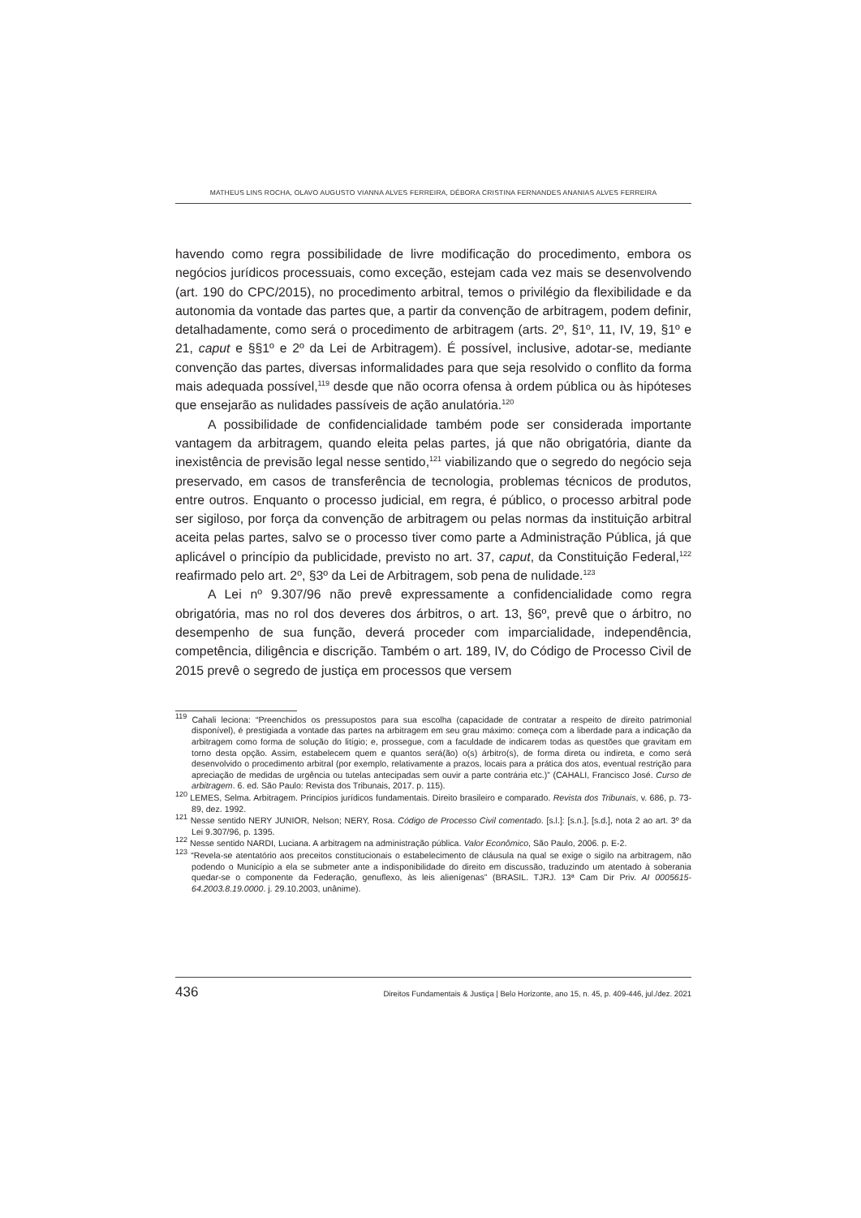MATHEUS LINS ROCHA, OLAVO AUGUSTO VIANNA ALVES FERREIRA, DÉBORA CRISTINA FERNANDES ANANIAS ALVES FERREIRA
havendo como regra possibilidade de livre modificação do procedimento, embora os negócios jurídicos processuais, como exceção, estejam cada vez mais se desenvolvendo (art. 190 do CPC/2015), no procedimento arbitral, temos o privilégio da flexibilidade e da autonomia da vontade das partes que, a partir da convenção de arbitragem, podem definir, detalhadamente, como será o procedimento de arbitragem (arts. 2º, §1º, 11, IV, 19, §1º e 21, caput e §§1º e 2º da Lei de Arbitragem). É possível, inclusive, adotar-se, mediante convenção das partes, diversas informalidades para que seja resolvido o conflito da forma mais adequada possível,<sup>119</sup> desde que não ocorra ofensa à ordem pública ou às hipóteses que ensejarão as nulidades passíveis de ação anulatória.<sup>120</sup>
A possibilidade de confidencialidade também pode ser considerada importante vantagem da arbitragem, quando eleita pelas partes, já que não obrigatória, diante da inexistência de previsão legal nesse sentido,<sup>121</sup> viabilizando que o segredo do negócio seja preservado, em casos de transferência de tecnologia, problemas técnicos de produtos, entre outros. Enquanto o processo judicial, em regra, é público, o processo arbitral pode ser sigiloso, por força da convenção de arbitragem ou pelas normas da instituição arbitral aceita pelas partes, salvo se o processo tiver como parte a Administração Pública, já que aplicável o princípio da publicidade, previsto no art. 37, caput, da Constituição Federal,<sup>122</sup> reafirmado pelo art. 2º, §3º da Lei de Arbitragem, sob pena de nulidade.<sup>123</sup>
A Lei nº 9.307/96 não prevê expressamente a confidencialidade como regra obrigatória, mas no rol dos deveres dos árbitros, o art. 13, §6º, prevê que o árbitro, no desempenho de sua função, deverá proceder com imparcialidade, independência, competência, diligência e discrição. Também o art. 189, IV, do Código de Processo Civil de 2015 prevê o segredo de justiça em processos que versem
<sup>119</sup> Cahali leciona: “Preenchidos os pressupostos para sua escolha (capacidade de contratar a respeito de direito patrimonial disponível), é prestigiada a vontade das partes na arbitragem em seu grau máximo: começa com a liberdade para a indicação da arbitragem como forma de solução do litígio; e, prossegue, com a faculdade de indicarem todas as questões que gravitam em torno desta opção. Assim, estabelecem quem e quantos será(ão) o(s) árbitro(s), de forma direta ou indireta, e como será desenvolvido o procedimento arbitral (por exemplo, relativamente a prazos, locais para a prática dos atos, eventual restrição para apreciação de medidas de urgência ou tutelas antecipadas sem ouvir a parte contrária etc.)” (CAHALI, Francisco José. Curso de arbitragem. 6. ed. São Paulo: Revista dos Tribunais, 2017. p. 115).
<sup>120</sup> LEMES, Selma. Arbitragem. Princípios jurídicos fundamentais. Direito brasileiro e comparado. Revista dos Tribunais, v. 686, p. 73-89, dez. 1992.
<sup>121</sup> Nesse sentido NERY JUNIOR, Nelson; NERY, Rosa. Código de Processo Civil comentado. [s.l.]: [s.n.], [s.d.], nota 2 ao art. 3º da Lei 9.307/96, p. 1395.
<sup>122</sup> Nesse sentido NARDI, Luciana. A arbitragem na administração pública. Valor Econômico, São Paulo, 2006. p. E-2.
<sup>123</sup> “Revela-se atentatório aos preceitos constitucionais o estabelecimento de cláusula na qual se exige o sigilo na arbitragem, não podendo o Município a ela se submeter ante a indisponibilidade do direito em discussão, traduzindo um atentado à soberania quedar-se o componente da Federação, genuflexo, às leis alienígenas” (BRASIL. TJRJ. 13ª Cam Dir Priv. AI 0005615-64.2003.8.19.0000. j. 29.10.2003, unânime).
436 Direitos Fundamentais & Justiça | Belo Horizonte, ano 15, n. 45, p. 409-446, jul./dez. 2021